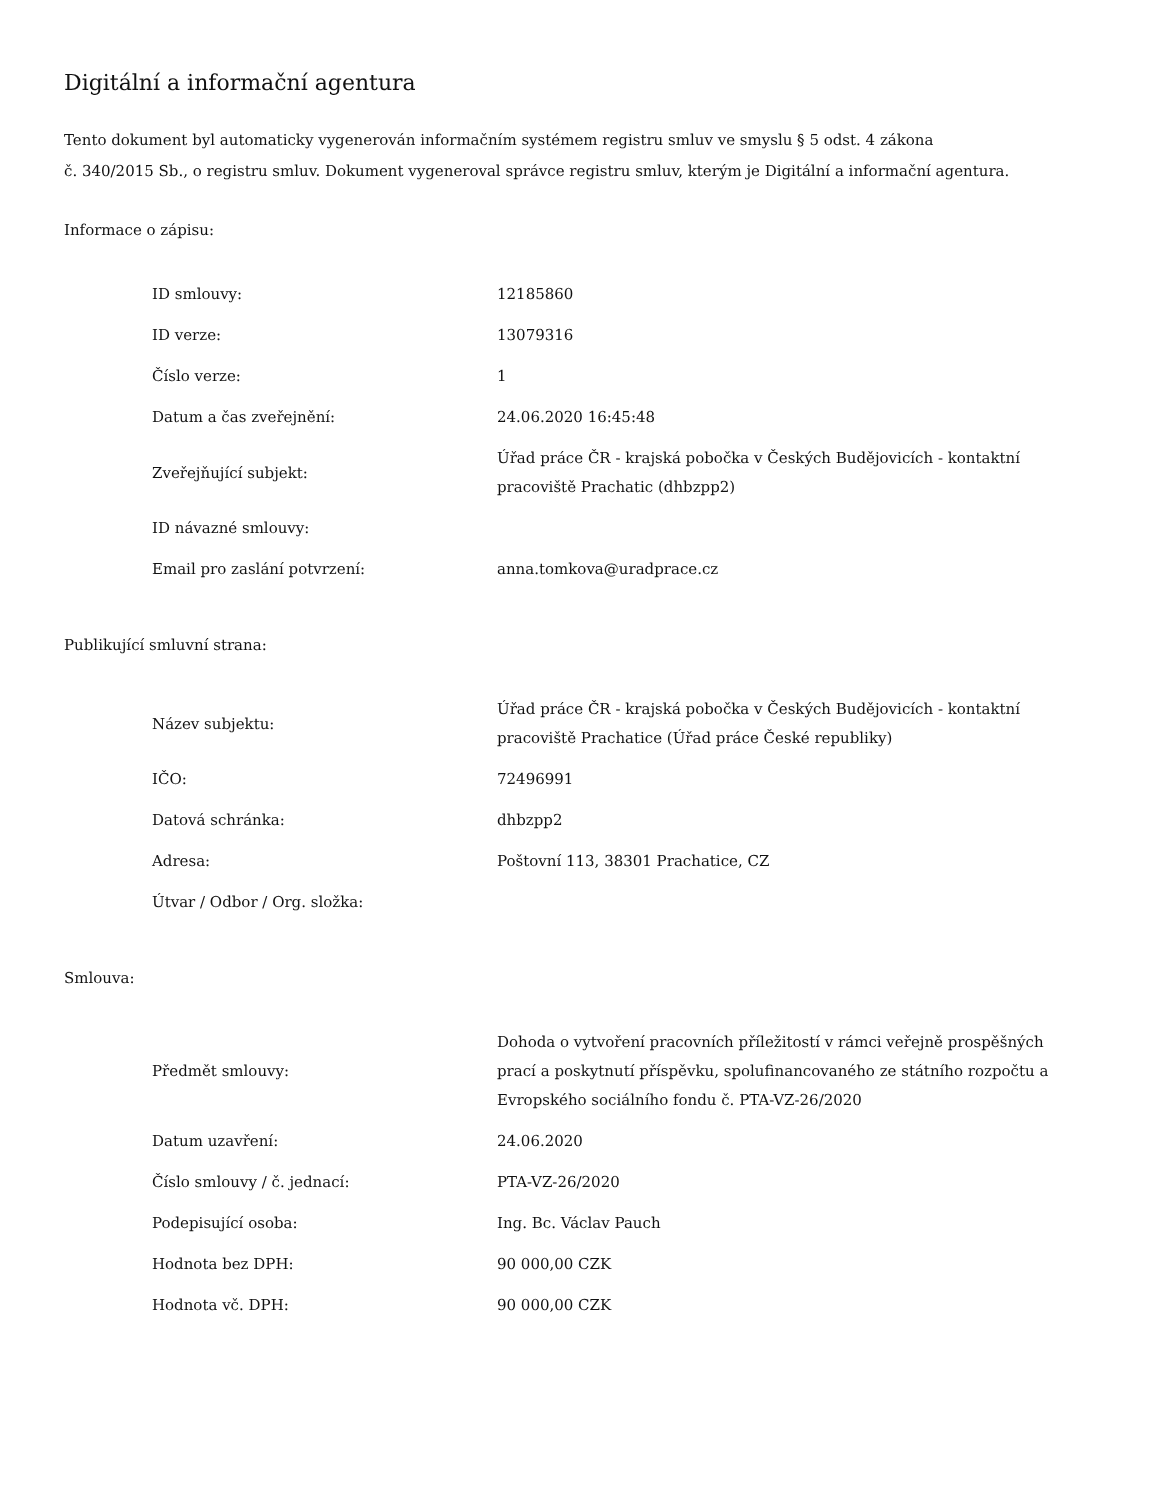Digitální a informační agentura
Tento dokument byl automaticky vygenerován informačním systémem registru smluv ve smyslu § 5 odst. 4 zákona
č. 340/2015 Sb., o registru smluv. Dokument vygeneroval správce registru smluv, kterým je Digitální a informační agentura.
Informace o zápisu:
| ID smlouvy: | 12185860 |
| ID verze: | 13079316 |
| Číslo verze: | 1 |
| Datum a čas zveřejnění: | 24.06.2020 16:45:48 |
| Zveřejňující subjekt: | Úřad práce ČR - krajská pobočka v Českých Budějovicích - kontaktní pracoviště Prachatic (dhbzpp2) |
| ID návazné smlouvy: | |
| Email pro zaslání potvrzení: | anna.tomkova@uradprace.cz |
Publikující smluvní strana:
| Název subjektu: | Úřad práce ČR - krajská pobočka v Českých Budějovicích - kontaktní pracoviště Prachatice (Úřad práce České republiky) |
| IČO: | 72496991 |
| Datová schránka: | dhbzpp2 |
| Adresa: | Poštovní 113, 38301 Prachatice, CZ |
| Útvar / Odbor / Org. složka: | |
Smlouva:
| Předmět smlouvy: | Dohoda o vytvoření pracovních příležitostí v rámci veřejně prospěšných prací a poskytnutí příspěvku, spolufinancovaného ze státního rozpočtu a Evropského sociálního fondu č. PTA-VZ-26/2020 |
| Datum uzavření: | 24.06.2020 |
| Číslo smlouvy / č. jednací: | PTA-VZ-26/2020 |
| Podepisující osoba: | Ing. Bc. Václav Pauch |
| Hodnota bez DPH: | 90 000,00 CZK |
| Hodnota vč. DPH: | 90 000,00 CZK |